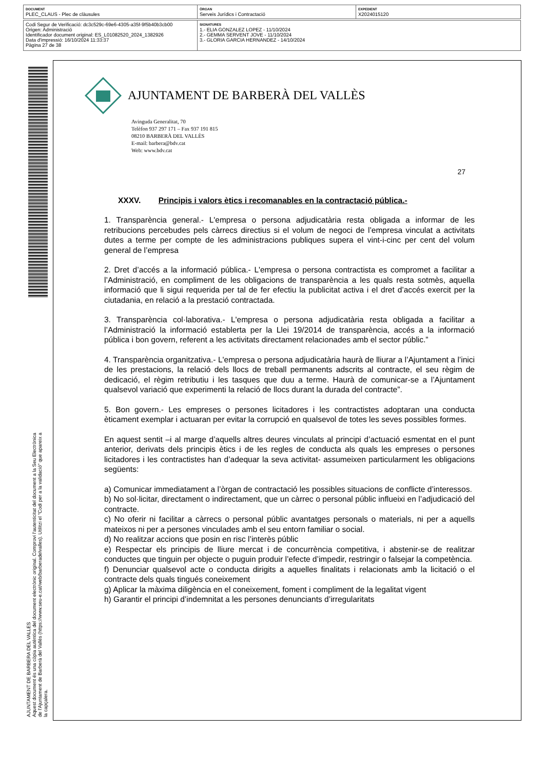| DOCUMENT PLEC_CLAUS - Plec de clàusules | ÒRGAN Serveis Jurídics i Contractació | EXPEDIENT X2024015120 |
| Codi Segur de Verificació: dc3c529c-69e6-4305-a35f-9f5b40b3cb00 Origen: Administració Identificador document original: ES_L01082520_2024_1382926 Data d'impressió: 16/10/2024 11:33:37 Pàgina 27 de 38 | SIGNATURES 1.- ELIA GONZALEZ LOPEZ - 11/10/2024 2.- GEMMA SERVENT JOVE - 11/10/2024 3.- GLORIA GARCIA HERNANDEZ - 14/10/2024 |
AJUNTAMENT DE BARBERA DEL VALLES
Aquest document és una còpia autèntica del document electrònic original. Comprovi l'autenticitat del document a la Seu Electrònica de l'Ajuntament de Barberà del Vallès (https://www.seu-e.cat/web/barberadelvalles). Utilitzi el "Codi per a la validació" que apareix a la capçalera.
AJUNTAMENT DE BARBERÀ DEL VALLÈS
Avinguda Generalitat, 70
Telèfon 937 297 171 – Fax 937 191 815
08210 BARBERÀ DEL VALLÈS
E-mail: barbera@bdv.cat
Web: www.bdv.cat
27
XXXV. Principis i valors ètics i recomanables en la contractació pública.-
1. Transparència general.- L'empresa o persona adjudicatària resta obligada a informar de les retribucions percebudes pels càrrecs directius si el volum de negoci de l’empresa vinculat a activitats dutes a terme per compte de les administracions publiques supera el vint-i-cinc per cent del volum general de l’empresa
2. Dret d’accés a la informació pública.- L'empresa o persona contractista es compromet a facilitar a l’Administració, en compliment de les obligacions de transparència a les quals resta sotmès, aquella informació que li sigui requerida per tal de fer efectiu la publicitat activa i el dret d’accés exercit per la ciutadania, en relació a la prestació contractada.
3. Transparència col·laborativa.- L'empresa o persona adjudicatària resta obligada a facilitar a l’Administració la informació establerta per la Llei 19/2014 de transparència, accés a la informació pública i bon govern, referent a les activitats directament relacionades amb el sector públic.”
4. Transparència organitzativa.- L'empresa o persona adjudicatària haurà de lliurar a l’Ajuntament a l’inici de les prestacions, la relació dels llocs de treball permanents adscrits al contracte, el seu règim de dedicació, el règim retributiu i les tasques que duu a terme. Haurà de comunicar-se a l’Ajuntament qualsevol variació que experimenti la relació de llocs durant la durada del contracte”.
5. Bon govern.- Les empreses o persones licitadores i les contractistes adoptaran una conducta èticament exemplar i actuaran per evitar la corrupció en qualsevol de totes les seves possibles formes.
En aquest sentit –i al marge d’aquells altres deures vinculats al principi d’actuació esmentat en el punt anterior, derivats dels principis ètics i de les regles de conducta als quals les empreses o persones licitadores i les contractistes han d’adequar la seva activitat- assumeixen particularment les obligacions següents:
a) Comunicar immediatament a l’òrgan de contractació les possibles situacions de conflicte d’interessos.
b) No sol·licitar, directament o indirectament, que un càrrec o personal públic influeixi en l’adjudicació del contracte.
c) No oferir ni facilitar a càrrecs o personal públic avantatges personals o materials, ni per a aquells mateixos ni per a persones vinculades amb el seu entorn familiar o social.
d) No realitzar accions que posin en risc l’interès públic
e) Respectar els principis de lliure mercat i de concurrència competitiva, i abstenir-se de realitzar conductes que tinguin per objecte o puguin produir l’efecte d’impedir, restringir o falsejar la competència.
f) Denunciar qualsevol acte o conducta dirigits a aquelles finalitats i relacionats amb la licitació o el contracte dels quals tingués coneixement
g) Aplicar la màxima diligència en el coneixement, foment i compliment de la legalitat vigent
h) Garantir el principi d’indemnitat a les persones denunciants d’irregularitats